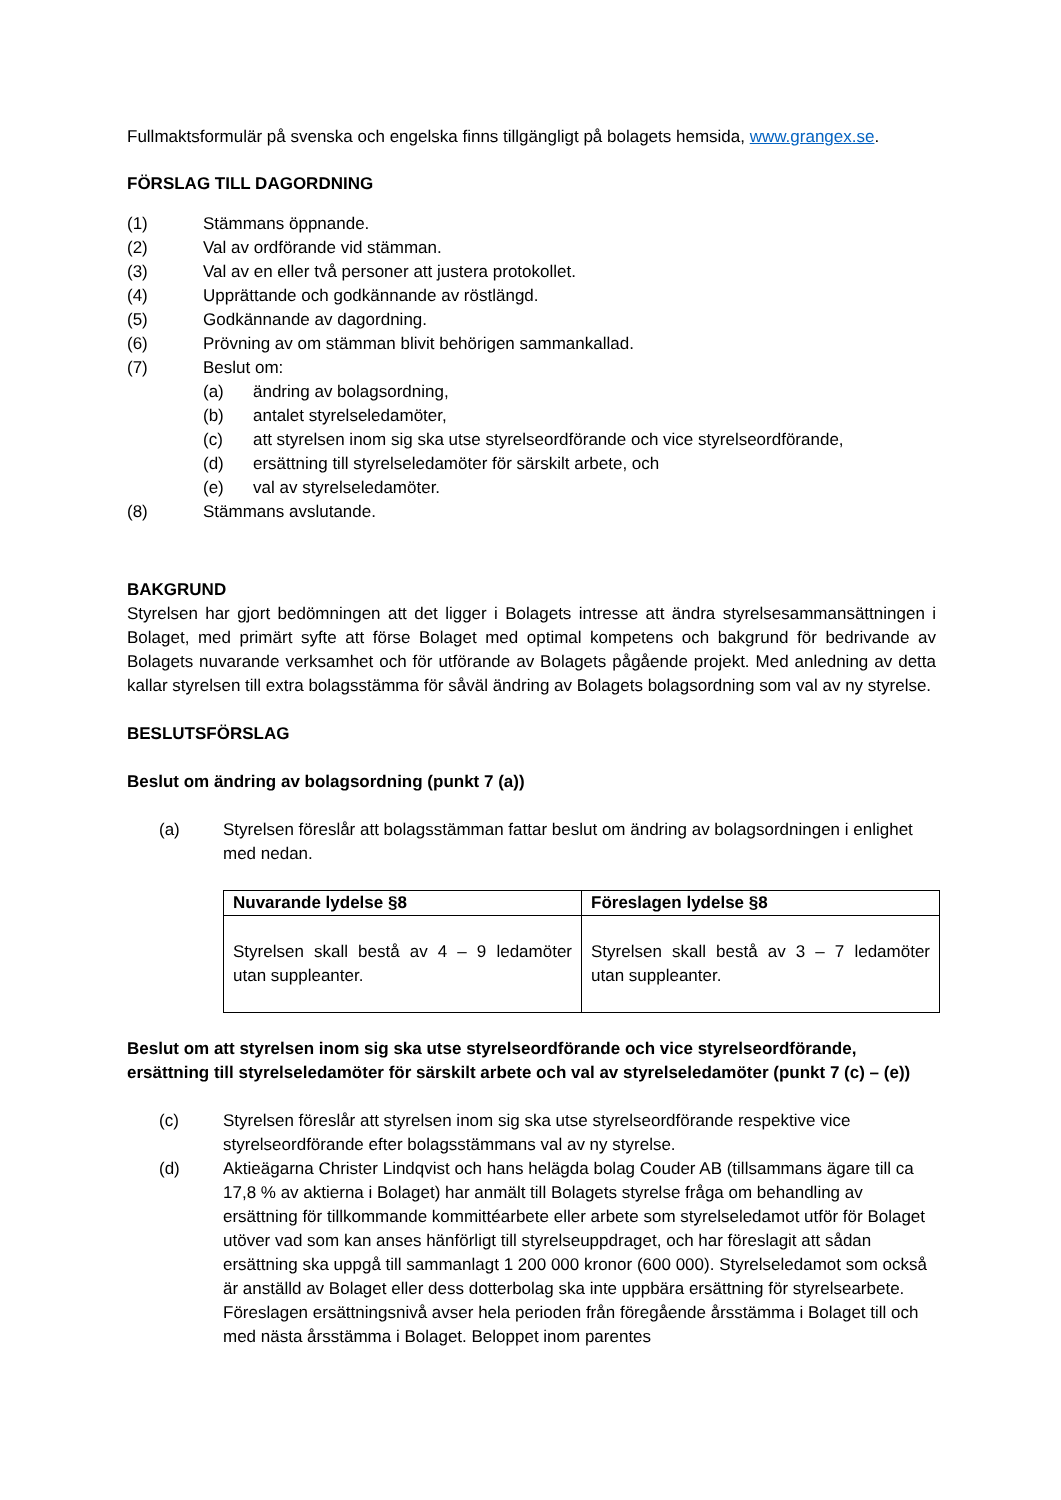Fullmaktsformulär på svenska och engelska finns tillgängligt på bolagets hemsida, www.grangex.se.
FÖRSLAG TILL DAGORDNING
(1) Stämmans öppnande.
(2) Val av ordförande vid stämman.
(3) Val av en eller två personer att justera protokollet.
(4) Upprättande och godkännande av röstlängd.
(5) Godkännande av dagordning.
(6) Prövning av om stämman blivit behörigen sammankallad.
(7) Beslut om:
(a) ändring av bolagsordning,
(b) antalet styrelseledamöter,
(c) att styrelsen inom sig ska utse styrelseordförande och vice styrelseordförande,
(d) ersättning till styrelseledamöter för särskilt arbete, och
(e) val av styrelseledamöter.
(8) Stämmans avslutande.
BAKGRUND
Styrelsen har gjort bedömningen att det ligger i Bolagets intresse att ändra styrelsesammansättningen i Bolaget, med primärt syfte att förse Bolaget med optimal kompetens och bakgrund för bedrivande av Bolagets nuvarande verksamhet och för utförande av Bolagets pågående projekt. Med anledning av detta kallar styrelsen till extra bolagsstämma för såväl ändring av Bolagets bolagsordning som val av ny styrelse.
BESLUTSFÖRSLAG
Beslut om ändring av bolagsordning (punkt 7 (a))
(a) Styrelsen föreslår att bolagsstämman fattar beslut om ändring av bolagsordningen i enlighet med nedan.
| Nuvarande lydelse §8 | Föreslagen lydelse §8 |
| --- | --- |
| Styrelsen skall bestå av 4 – 9 ledamöter utan suppleanter. | Styrelsen skall bestå av 3 – 7 ledamöter utan suppleanter. |
Beslut om att styrelsen inom sig ska utse styrelseordförande och vice styrelseordförande, ersättning till styrelseledamöter för särskilt arbete och val av styrelseledamöter (punkt 7 (c) – (e))
(c) Styrelsen föreslår att styrelsen inom sig ska utse styrelseordförande respektive vice styrelseordförande efter bolagsstämmans val av ny styrelse.
(d) Aktieägarna Christer Lindqvist och hans helägda bolag Couder AB (tillsammans ägare till ca 17,8 % av aktierna i Bolaget) har anmält till Bolagets styrelse fråga om behandling av ersättning för tillkommande kommittéarbete eller arbete som styrelseledamot utför för Bolaget utöver vad som kan anses hänförligt till styrelseuppdraget, och har föreslagit att sådan ersättning ska uppgå till sammanlagt 1 200 000 kronor (600 000). Styrelseledamot som också är anställd av Bolaget eller dess dotterbolag ska inte uppbära ersättning för styrelsearbete. Föreslagen ersättningsnivå avser hela perioden från föregående årsstämma i Bolaget till och med nästa årsstämma i Bolaget. Beloppet inom parentes